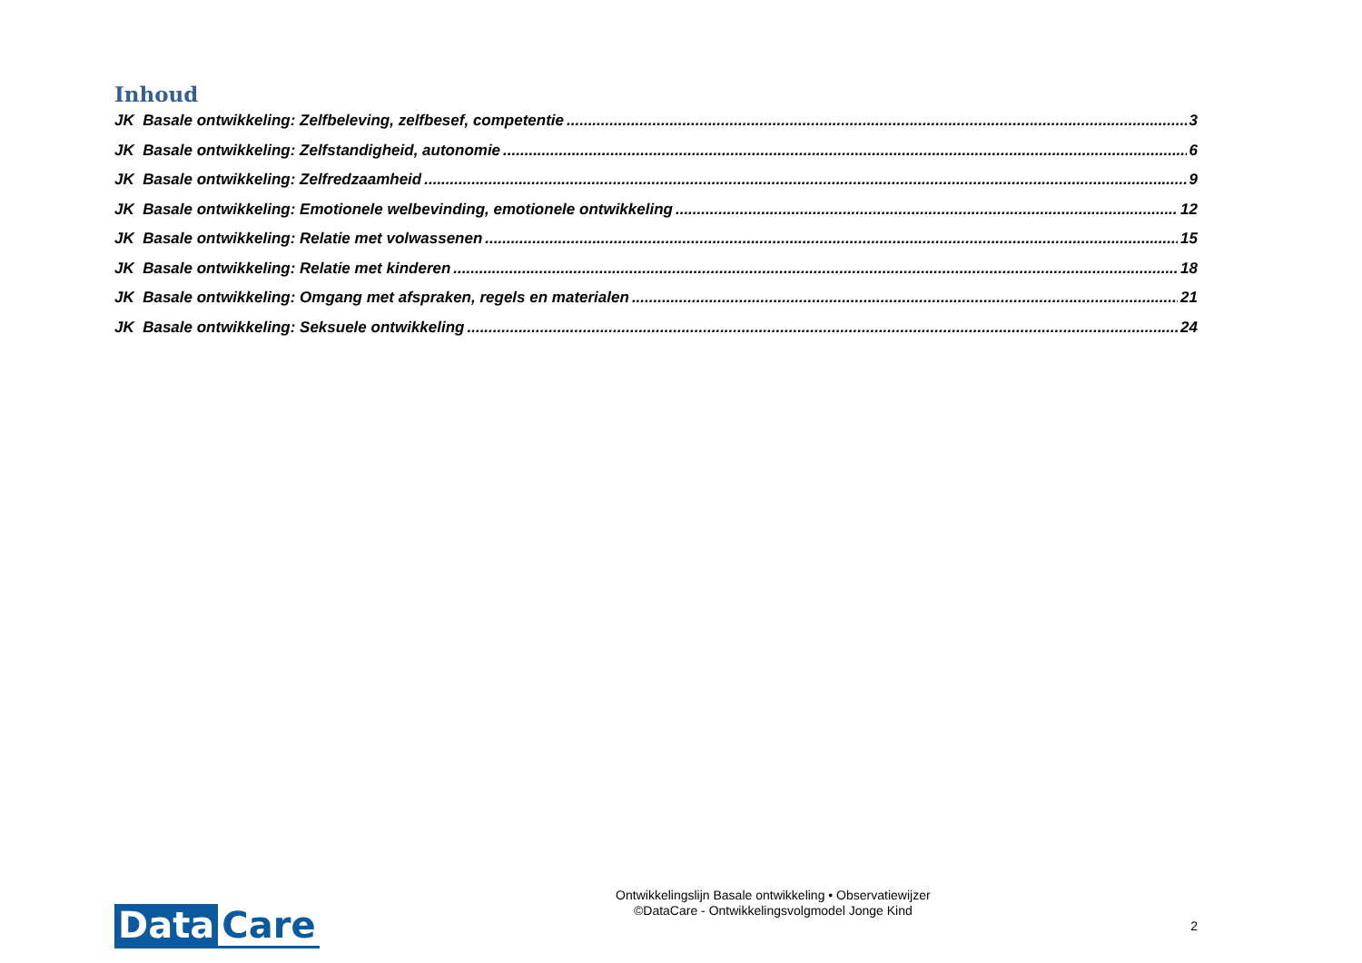Inhoud
JK Basale ontwikkeling: Zelfbeleving, zelfbesef, competentie 3
JK Basale ontwikkeling: Zelfstandigheid, autonomie 6
JK Basale ontwikkeling: Zelfredzaamheid 9
JK Basale ontwikkeling: Emotionele welbevinding, emotionele ontwikkeling 12
JK Basale ontwikkeling: Relatie met volwassenen 15
JK Basale ontwikkeling: Relatie met kinderen 18
JK Basale ontwikkeling: Omgang met afspraken, regels en materialen 21
JK Basale ontwikkeling: Seksuele ontwikkeling 24
Data Care
Ontwikkelingslijn Basale ontwikkeling • Observatiewijzer
©DataCare - Ontwikkelingsvolgmodel Jonge Kind
2